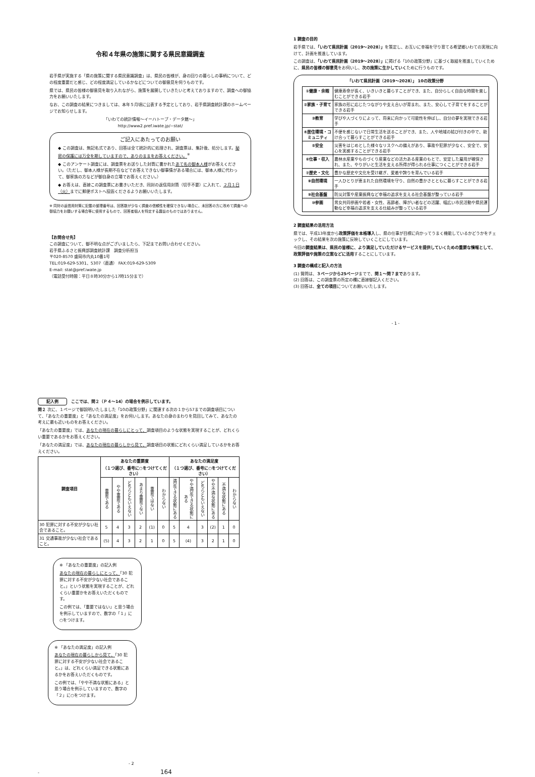令和４年県の施策に関する県民意識調査
岩手県が実施する「県の施策に関する県民意識調査」は、県民の皆様が、身の回りの暮らしの事柄について、どの程度重要だと感じ、どの程度満足しているかなどについての御意見を伺うものです。
県では、県民の皆様の御意見を取り入れながら、施策を展開していきたいと考えておりますので、調査への御協力をお願いいたします。
なお、この調査の結果につきましては、本年５月頃に公表する予定としており、岩手県調査統計課のホームページでお知らせします。
「いわての統計情報～イーハトーブ・データ館～」
http://www2.pref.iwate.jp/~stat/
ご記入にあたってのお願い
◆ この調査は、無記名式であり、回答は全て統計的に処理され、調査票は、集計後、処分します。秘密の保護には万全を期していますので、ありのままをお答えください。<sup>※</sup>
◆ このアンケート調査には、調査票をお送りした封筒に書かれたあて名の御本人様がお答えください。（ただし、御本人様が長期不在などでお答えできない御事情がある場合には、御本人様に代わって、御家族の方などが御自身の立場でお答えください。）
◆ お答えは、直接この調査票にお書きいただき、同封の返信用封筒（切手不要）に入れて、２月１日（火）までに郵便ポストへ投函くださるようお願いいたします。
※ 同封の返信用封筒に記載の整理番号は、回答数が少なく調査の信頼性を確保できない場合に、未回答の方に改めて調査への御協力をお願いする場合等に使用するもので、回答者個人を特定する趣旨のものではありません。
【お問合せ先】
この調査について、御不明な点がございましたら、下記までお問い合わせください。
岩手県ふるさと振興部調査統計課　調査分析担当
〒020-8570 盛岡市内丸10番1号
TEL:019-629-5301、5307（直通） FAX:019-629-5309
E-mail: stat@pref.iwate.jp
（電話受付時間：平日８時30分から17時15分まで）
1 調査の目的
岩手県では、「いわて県民計画（2019～2028）」を策定し、お互いに幸福を守り育てる希望郷いわての実現に向けて、計画を推進しています。
この調査は、「いわて県民計画（2019～2028）」に掲げる「10の政策分野」に基づく取組を推進していくために、県民の皆様の御意見をお伺いし、次の施策に生かしていくために行うものです。
「いわて県民計画（2019～2028）」 10の政策分野
| ①健康・余暇 | 健康寿命が長く、いきいきと暮らすことができ、また、自分らしく自由な時間を楽しむことができる岩手 |
| ②家族・子育て | 家族の形に応じたつながりや支え合いが育まれ、また、安心して子育てをすることができる岩手 |
| ③教育 | 学びや人づくりによって、将来に向かって可能性を伸ばし、自分の夢を実現できる岩手 |
| ④居住環境・コミュニティ | 不便を感じないで日常生活を送ることができ、また、人や地域の結び付きの中で、助け合って暮らすことができる岩手 |
| ⑤安全 | 災害をはじめとした様々なリスクへの備えがあり、事故や犯罪が少なく、安全で、安心を実感することができる岩手 |
| ⑥仕事・収入 | 農林水産業やものづくり産業などの活力ある産業のもとで、安定した雇用が確保され、また、やりがいと生活を支える所得が得られる仕事につくことができる岩手 |
| ⑦歴史・文化 | 豊かな歴史や文化を受け継ぎ、愛着や誇りを育んでいる岩手 |
| ⑧自然環境 | 一人ひとりが恵まれた自然環境を守り、自然の豊かさとともに暮らすことができる岩手 |
| ⑨社会基盤 | 防災対策や産業振興など幸福の追求を支える社会基盤が整っている岩手 |
| ⑩参画 | 男女共同参画や若者・女性、高齢者、障がい者などの活躍、幅広い市民活動や県民運動など幸福の追求を支える仕組みが整っている岩手 |
2 調査結果の活用方法
県では、平成13年度から政策評価を本格導入し、県の仕事が目標に向かってうまく機能しているかどうかをチェックし、その結果を次の施策に反映していくことにしています。
今回の調査結果は、県民の皆様に、より満足していただけるサービスを提供していくための重要な情報として、政策評価や施策の立案などに活用することにしています。
3 調査の構成と記入の方法
(1) 質問は、３ページから25ページまでで、問１～問７まであります。
(2) 回答は、この調査票の所定の欄に直接御記入ください。
(3) 回答は、全ての項目についてお願いいたします。
- 1 -
記入例　ここでは、問２（Ｐ４～14）の場合を例示しています。
問２ 次に、１ページで御説明いたしました「10の政策分野」に関連する次の１から57までの調査項目について、「あなたの重要度」と「あなたの満足度」をお伺いします。あなたの身のまわりを見回してみて、あなたの考えに最も近いものをお答えください。
「あなたの重要度」では、あなたの現在の暮らしにとって、調査項目のような状態を実現することが、どれくらい重要であるかをお答えください。
「あなたの満足度」では、あなたの現在の暮らしから見て、調査項目の状態にどれくらい満足しているかをお答えください。
| 調査項目 | あなたの重要度 （１つ選び、番号に○をつけてください） | | | | | | あなたの満足度 （１つ選び、番号に○をつけてください） | | | | | |
| --- | --- | --- | --- | --- | --- | --- | --- | --- | --- | --- | --- | --- |
| | 重要である | やや重要である | どちらともいえない | あまり重要でない | 重要ではない | わからない | 満足できる状態にある | やや満足できる状態にある | どちらともいえない | やや不満な状態にある | 不満な状態にある | わからない |
| 30 犯罪に対する不安が少ない社会であること。 | 5 | 4 | 3 | 2 | (1) | 0 | 5 | 4 | 3 | (2) | 1 | 0 |
| 31 交通事故が少ない社会であること。 | (5) | 4 | 3 | 2 | 1 | 0 | 5 | (4) | 3 | 2 | 1 | 0 |
※ 「あなたの重要度」の記入例
あなたの現在の暮らしにとって、「30 犯罪に対する不安が少ない社会であること。」という状態を実現することが、どれくらい重要かをお答えいただくものです。
この例では、「重要ではない」と思う場合を例示していますので、数字の「１」に○をつけます。
※ 「あなたの満足度」の記入例
あなたの現在の暮らしから見て、「30 犯罪に対する不安が少ない社会であること。」は、どれくらい満足できる状態にあるかをお答えいただくものです。
この例では、「やや不満な状態にある」と思う場合を例示していますので、数字の「２」に○をつけます。
- 2 - 164